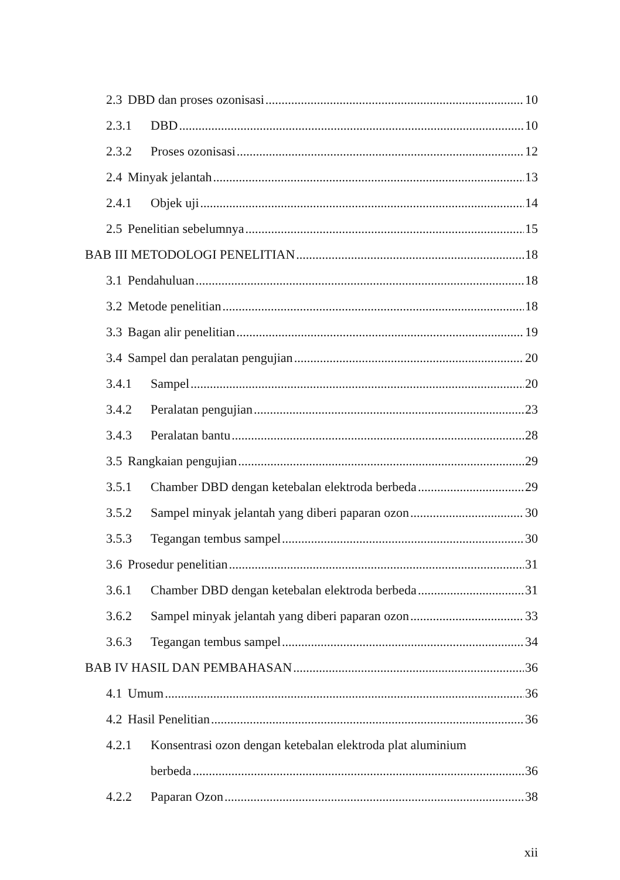2.3 DBD dan proses ozonisasi 10
2.3.1 DBD 10
2.3.2 Proses ozonisasi 12
2.4 Minyak jelantah 13
2.4.1 Objek uji 14
2.5 Penelitian sebelumnya 15
BAB III METODOLOGI PENELITIAN 18
3.1 Pendahuluan 18
3.2 Metode penelitian 18
3.3 Bagan alir penelitian 19
3.4 Sampel dan peralatan pengujian 20
3.4.1 Sampel 20
3.4.2 Peralatan pengujian 23
3.4.3 Peralatan bantu 28
3.5 Rangkaian pengujian 29
3.5.1 Chamber DBD dengan ketebalan elektroda berbeda 29
3.5.2 Sampel minyak jelantah yang diberi paparan ozon 30
3.5.3 Tegangan tembus sampel 30
3.6 Prosedur penelitian 31
3.6.1 Chamber DBD dengan ketebalan elektroda berbeda 31
3.6.2 Sampel minyak jelantah yang diberi paparan ozon 33
3.6.3 Tegangan tembus sampel 34
BAB IV HASIL DAN PEMBAHASAN 36
4.1 Umum 36
4.2 Hasil Penelitian 36
4.2.1 Konsentrasi ozon dengan ketebalan elektroda plat aluminium
berbeda 36
4.2.2 Paparan Ozon 38
xii